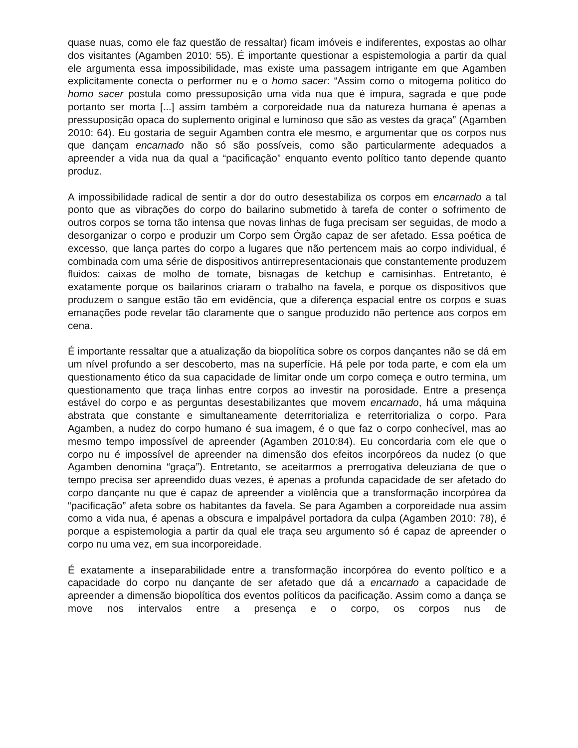quase nuas, como ele faz questão de ressaltar) ficam imóveis e indiferentes, expostas ao olhar dos visitantes (Agamben 2010: 55). É importante questionar a espistemologia a partir da qual ele argumenta essa impossibilidade, mas existe uma passagem intrigante em que Agamben explicitamente conecta o performer nu e o homo sacer: “Assim como o mitogema político do homo sacer postula como pressuposição uma vida nua que é impura, sagrada e que pode portanto ser morta [...] assim também a corporeidade nua da natureza humana é apenas a pressuposição opaca do suplemento original e luminoso que são as vestes da graça” (Agamben 2010: 64). Eu gostaria de seguir Agamben contra ele mesmo, e argumentar que os corpos nus que dançam encarnado não só são possíveis, como são particularmente adequados a apreender a vida nua da qual a “pacificação” enquanto evento político tanto depende quanto produz.
A impossibilidade radical de sentir a dor do outro desestabiliza os corpos em encarnado a tal ponto que as vibrações do corpo do bailarino submetido à tarefa de conter o sofrimento de outros corpos se torna tão intensa que novas linhas de fuga precisam ser seguidas, de modo a desorganizar o corpo e produzir um Corpo sem Órgão capaz de ser afetado. Essa poética de excesso, que lança partes do corpo a lugares que não pertencem mais ao corpo individual, é combinada com uma série de dispositivos antirrepresentacionais que constantemente produzem fluidos: caixas de molho de tomate, bisnagas de ketchup e camisinhas. Entretanto, é exatamente porque os bailarinos criaram o trabalho na favela, e porque os dispositivos que produzem o sangue estão tão em evidência, que a diferença espacial entre os corpos e suas emanações pode revelar tão claramente que o sangue produzido não pertence aos corpos em cena.
É importante ressaltar que a atualização da biopolítica sobre os corpos dançantes não se dá em um nível profundo a ser descoberto, mas na superfície. Há pele por toda parte, e com ela um questionamento ético da sua capacidade de limitar onde um corpo começa e outro termina, um questionamento que traça linhas entre corpos ao investir na porosidade. Entre a presença estável do corpo e as perguntas desestabilizantes que movem encarnado, há uma máquina abstrata que constante e simultaneamente deterritorializa e reterritorializa o corpo. Para Agamben, a nudez do corpo humano é sua imagem, é o que faz o corpo conhecível, mas ao mesmo tempo impossível de apreender (Agamben 2010:84). Eu concordaria com ele que o corpo nu é impossível de apreender na dimensão dos efeitos incorpóreos da nudez (o que Agamben denomina “graça”). Entretanto, se aceitarmos a prerrogativa deleuziana de que o tempo precisa ser apreendido duas vezes, é apenas a profunda capacidade de ser afetado do corpo dançante nu que é capaz de apreender a violência que a transformação incorpórea da “pacificação” afeta sobre os habitantes da favela. Se para Agamben a corporeidade nua assim como a vida nua, é apenas a obscura e impalpável portadora da culpa (Agamben 2010: 78), é porque a espistemologia a partir da qual ele traça seu argumento só é capaz de apreender o corpo nu uma vez, em sua incorporeidade.
É exatamente a inseparabilidade entre a transformação incorpórea do evento político e a capacidade do corpo nu dançante de ser afetado que dá a encarnado a capacidade de apreender a dimensão biopolítica dos eventos políticos da pacificação. Assim como a dança se move nos intervalos entre a presença e o corpo, os corpos nus de